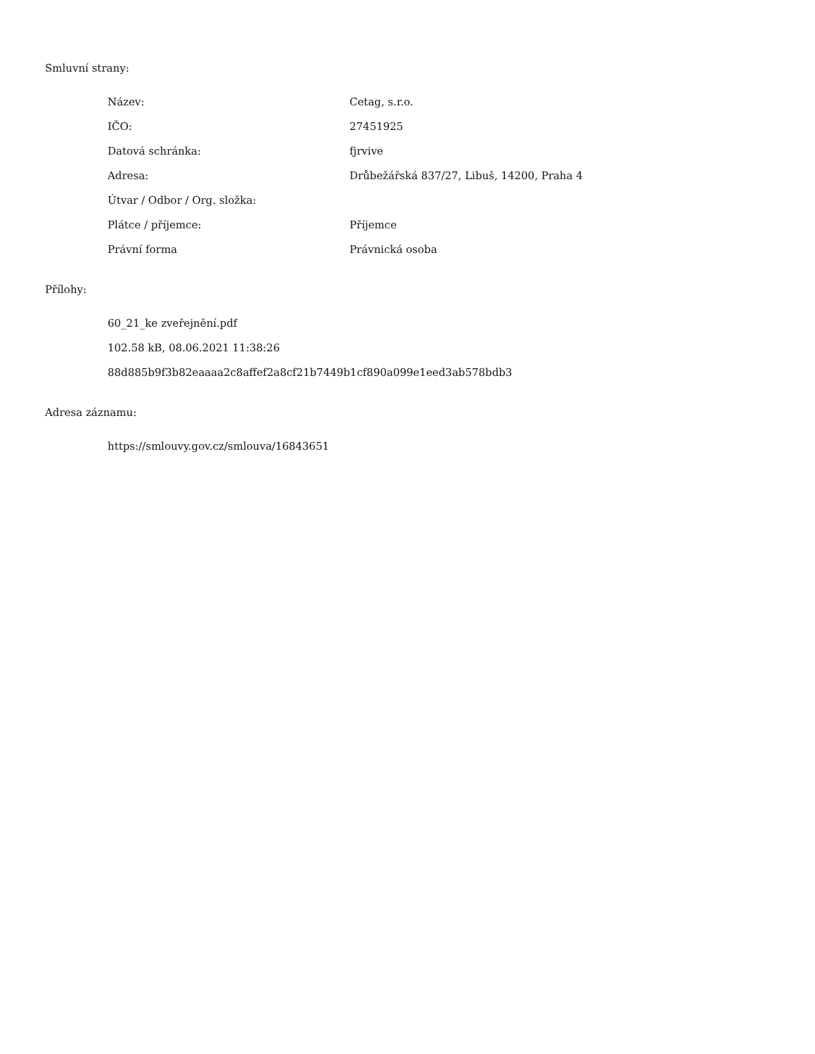Smluvní strany:
| Název: | Cetag, s.r.o. |
| IČO: | 27451925 |
| Datová schránka: | fjrvive |
| Adresa: | Drůbežářská 837/27, Libuš, 14200, Praha 4 |
| Útvar / Odbor / Org. složka: | |
| Plátce / příjemce: | Příjemce |
| Právní forma | Právnická osoba |
Přílohy:
60_21_ke zveřejnění.pdf
102.58 kB, 08.06.2021 11:38:26
88d885b9f3b82eaaaa2c8affef2a8cf21b7449b1cf890a099e1eed3ab578bdb3
Adresa záznamu:
https://smlouvy.gov.cz/smlouva/16843651